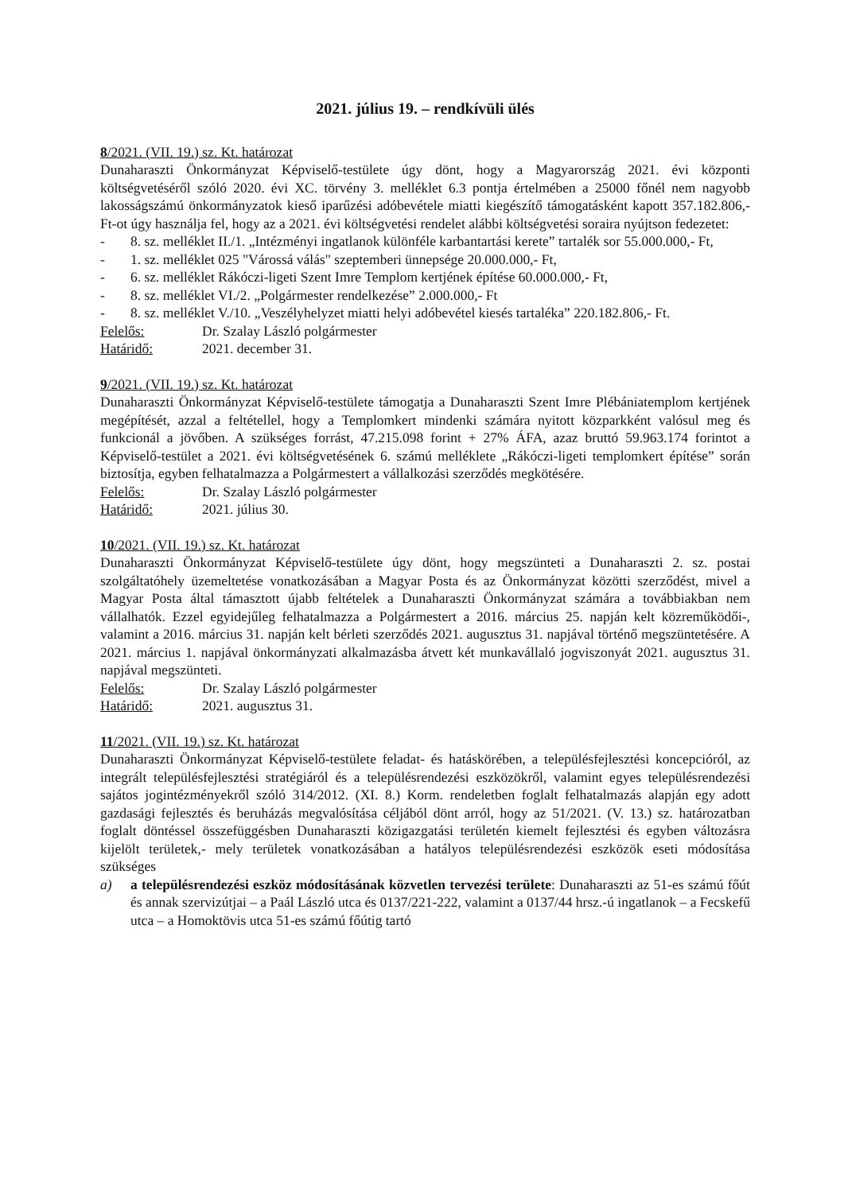2021. július 19. – rendkívüli ülés
8/2021. (VII. 19.) sz. Kt. határozat
Dunaharaszti Önkormányzat Képviselő-testülete úgy dönt, hogy a Magyarország 2021. évi központi költségvetéséről szóló 2020. évi XC. törvény 3. melléklet 6.3 pontja értelmében a 25000 főnél nem nagyobb lakosságszámú önkormányzatok kieső iparűzési adóbevétele miatti kiegészítő támogatásként kapott 357.182.806,- Ft-ot úgy használja fel, hogy az a 2021. évi költségvetési rendelet alábbi költségvetési soraira nyújtson fedezetet:
- 8. sz. melléklet II./1. „Intézményi ingatlanok különféle karbantartási kerete” tartalék sor 55.000.000,- Ft,
- 1. sz. melléklet 025 "Várossá válás" szeptemberi ünnepsége 20.000.000,- Ft,
- 6. sz. melléklet Rákóczi-ligeti Szent Imre Templom kertjének építése 60.000.000,- Ft,
- 8. sz. melléklet VI./2. „Polgármester rendelkezése” 2.000.000,- Ft
- 8. sz. melléklet V./10. „Veszélyhelyzet miatti helyi adóbevétel kiesés tartaléka” 220.182.806,- Ft.
Felelős: Dr. Szalay László polgármester
Határidő: 2021. december 31.
9/2021. (VII. 19.) sz. Kt. határozat
Dunaharaszti Önkormányzat Képviselő-testülete támogatja a Dunaharaszti Szent Imre Plébániatemplom kertjének megépítését, azzal a feltétellel, hogy a Templomkert mindenki számára nyitott közparkként valósul meg és funkcionál a jövőben. A szükséges forrást, 47.215.098 forint + 27% ÁFA, azaz bruttó 59.963.174 forintot a Képviselő-testület a 2021. évi költségvetésének 6. számú melléklete „Rákóczi-ligeti templomkert építése” során biztosítja, egyben felhatalmazza a Polgármestert a vállalkozási szerződés megkötésére.
Felelős: Dr. Szalay László polgármester
Határidő: 2021. július 30.
10/2021. (VII. 19.) sz. Kt. határozat
Dunaharaszti Önkormányzat Képviselő-testülete úgy dönt, hogy megszünteti a Dunaharaszti 2. sz. postai szolgáltatóhely üzemeltetése vonatkozásában a Magyar Posta és az Önkormányzat közötti szerződést, mivel a Magyar Posta által támasztott újabb feltételek a Dunaharaszti Önkormányzat számára a továbbiakban nem vállalhatók. Ezzel egyidejűleg felhatalmazza a Polgármestert a 2016. március 25. napján kelt közreműködői-, valamint a 2016. március 31. napján kelt bérleti szerződés 2021. augusztus 31. napjával történő megszüntetésére. A 2021. március 1. napjával önkormányzati alkalmazásba átvett két munkavállaló jogviszonyát 2021. augusztus 31. napjával megszünteti.
Felelős: Dr. Szalay László polgármester
Határidő: 2021. augusztus 31.
11/2021. (VII. 19.) sz. Kt. határozat
Dunaharaszti Önkormányzat Képviselő-testülete feladat- és hatáskörében, a településfejlesztési koncepcióról, az integrált településfejlesztési stratégiáról és a településrendezési eszközökről, valamint egyes településrendezési sajátos jogintézményekről szóló 314/2012. (XI. 8.) Korm. rendeletben foglalt felhatalmazás alapján egy adott gazdasági fejlesztés és beruházás megvalósítása céljából dönt arról, hogy az 51/2021. (V. 13.) sz. határozatban foglalt döntéssel összefüggésben Dunaharaszti közigazgatási területén kiemelt fejlesztési és egyben változásra kijelölt területek,- mely területek vonatkozásában a hatályos településrendezési eszközök eseti módosítása szükséges
a) a településrendezési eszköz módosításának közvetlen tervezési területe: Dunaharaszti az 51-es számú főút és annak szervizútjai – a Paál László utca és 0137/221-222, valamint a 0137/44 hrsz.-ú ingatlanok – a Fecskefű utca – a Homoktövis utca 51-es számú főútig tartó